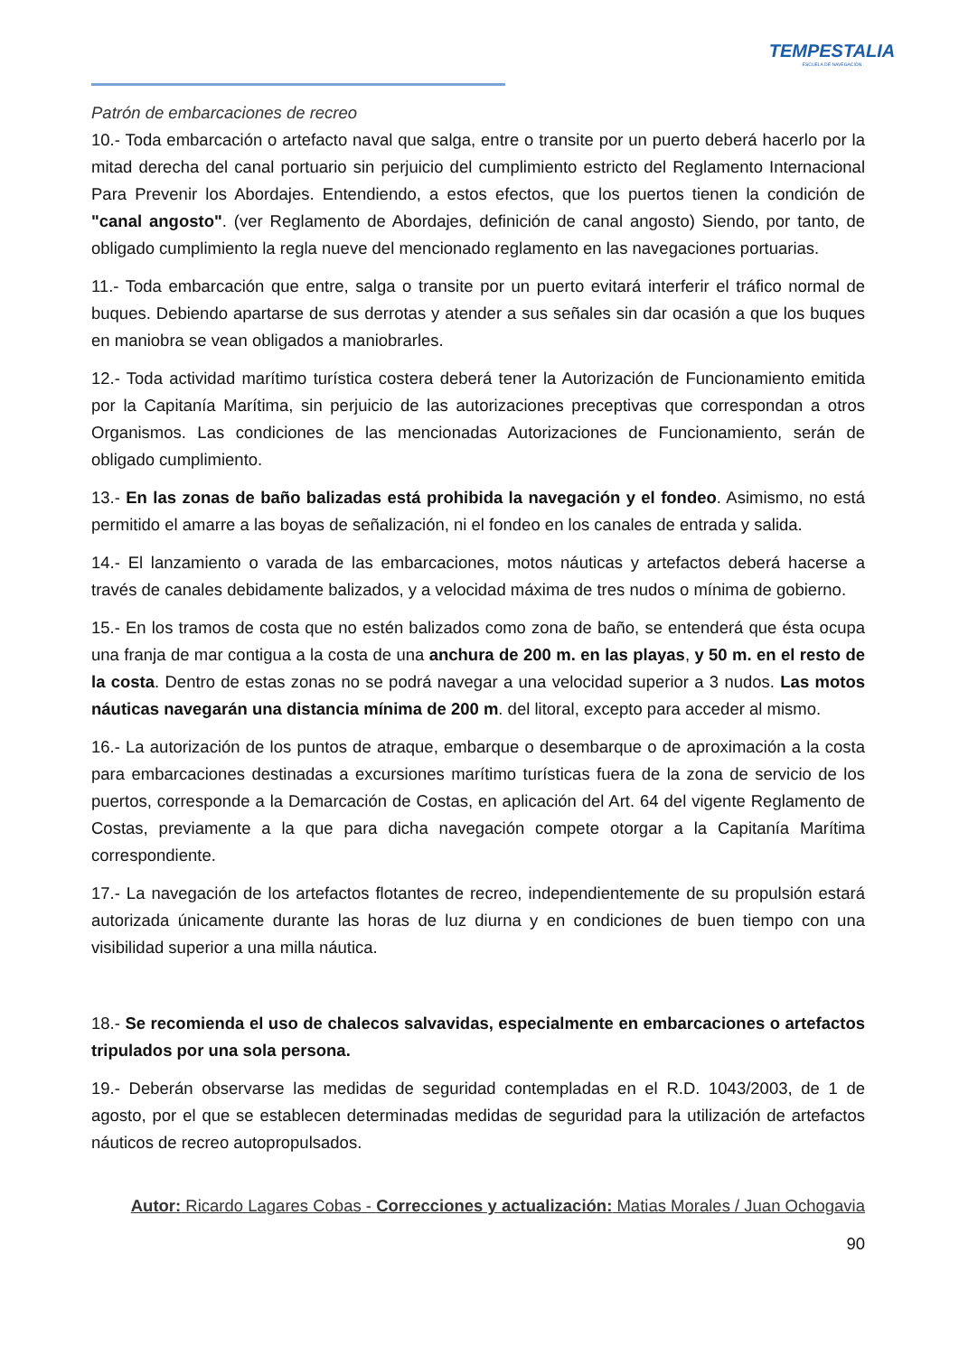TEMPESTALIA
ESCUELA DE NAVEGACIÓN
Patrón de embarcaciones de recreo
10.- Toda embarcación o artefacto naval que salga, entre o transite por un puerto deberá hacerlo por la mitad derecha del canal portuario sin perjuicio del cumplimiento estricto del Reglamento Internacional Para Prevenir los Abordajes. Entendiendo, a estos efectos, que los puertos tienen la condición de "canal angosto". (ver Reglamento de Abordajes, definición de canal angosto) Siendo, por tanto, de obligado cumplimiento la regla nueve del mencionado reglamento en las navegaciones portuarias.
11.- Toda embarcación que entre, salga o transite por un puerto evitará interferir el tráfico normal de buques. Debiendo apartarse de sus derrotas y atender a sus señales sin dar ocasión a que los buques en maniobra se vean obligados a maniobrarles.
12.- Toda actividad marítimo turística costera deberá tener la Autorización de Funcionamiento emitida por la Capitanía Marítima, sin perjuicio de las autorizaciones preceptivas que correspondan a otros Organismos. Las condiciones de las mencionadas Autorizaciones de Funcionamiento, serán de obligado cumplimiento.
13.- En las zonas de baño balizadas está prohibida la navegación y el fondeo. Asimismo, no está permitido el amarre a las boyas de señalización, ni el fondeo en los canales de entrada y salida.
14.- El lanzamiento o varada de las embarcaciones, motos náuticas y artefactos deberá hacerse a través de canales debidamente balizados, y a velocidad máxima de tres nudos o mínima de gobierno.
15.- En los tramos de costa que no estén balizados como zona de baño, se entenderá que ésta ocupa una franja de mar contigua a la costa de una anchura de 200 m. en las playas, y 50 m. en el resto de la costa. Dentro de estas zonas no se podrá navegar a una velocidad superior a 3 nudos. Las motos náuticas navegarán una distancia mínima de 200 m. del litoral, excepto para acceder al mismo.
16.- La autorización de los puntos de atraque, embarque o desembarque o de aproximación a la costa para embarcaciones destinadas a excursiones marítimo turísticas fuera de la zona de servicio de los puertos, corresponde a la Demarcación de Costas, en aplicación del Art. 64 del vigente Reglamento de Costas, previamente a la que para dicha navegación compete otorgar a la Capitanía Marítima correspondiente.
17.- La navegación de los artefactos flotantes de recreo, independientemente de su propulsión estará autorizada únicamente durante las horas de luz diurna y en condiciones de buen tiempo con una visibilidad superior a una milla náutica.
18.- Se recomienda el uso de chalecos salvavidas, especialmente en embarcaciones o artefactos tripulados por una sola persona.
19.- Deberán observarse las medidas de seguridad contempladas en el R.D. 1043/2003, de 1 de agosto, por el que se establecen determinadas medidas de seguridad para la utilización de artefactos náuticos de recreo autopropulsados.
Autor: Ricardo Lagares Cobas - Correcciones y actualización: Matias Morales / Juan Ochogavia
90